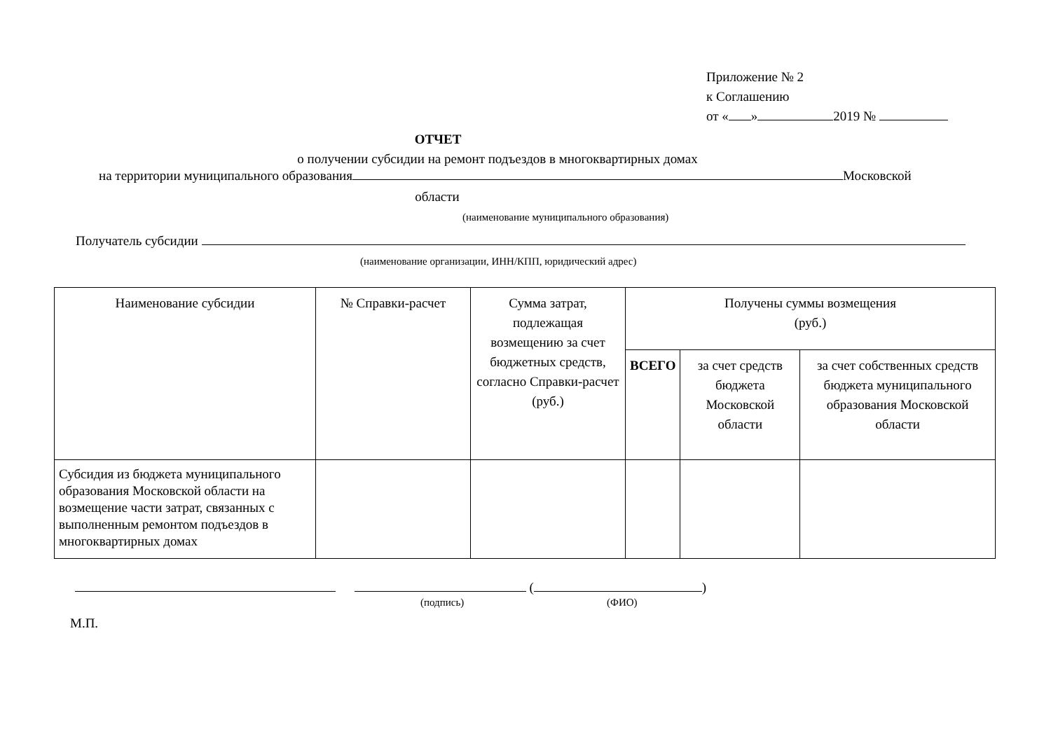Приложение № 2
к Соглашению
от « » 2019 №
ОТЧЕТ
о получении субсидии на ремонт подъездов в многоквартирных домах
на территории муниципального образования Московской
области
(наименование муниципального образования)
Получатель субсидии
(наименование организации, ИНН/КПП, юридический адрес)
| Наименование субсидии | № Справки-расчет | Сумма затрат, подлежащая возмещению за счет бюджетных средств, согласно Справки-расчет (руб.) | Получены суммы возмещения (руб.) | | |
| --- | --- | --- | --- | --- | --- |
| | | | ВСЕГО | за счет средств бюджета Московской области | за счет собственных средств бюджета муниципального образования Московской области |
| Субсидия из бюджета муниципального образования Московской области на возмещение части затрат, связанных с выполненным ремонтом подъездов в многоквартирных домах | | | | | |
( )
(подпись) (ФИО)
М.П.